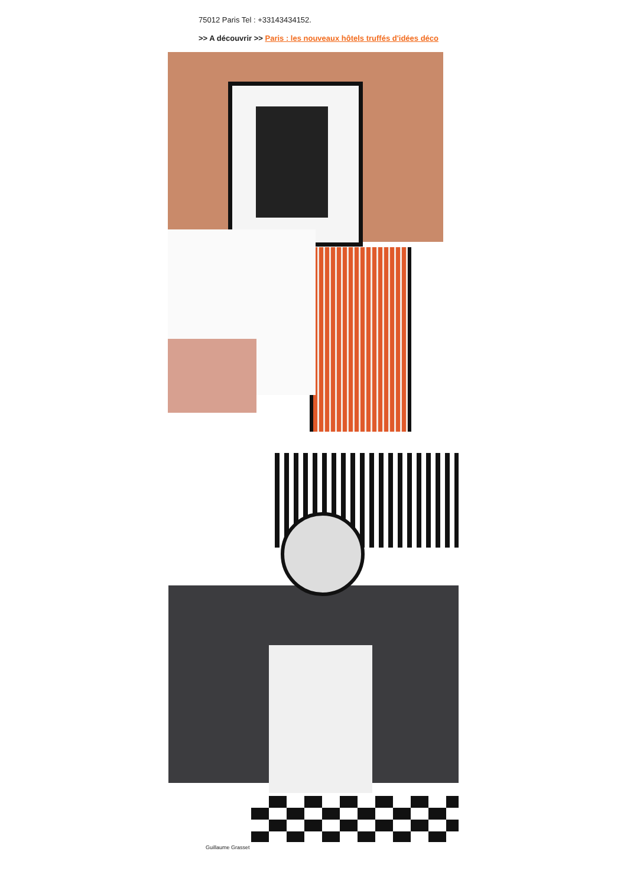75012 Paris Tel : +33143434152.
>> A découvrir >> Paris : les nouveaux hôtels truffés d'idées déco
Guillaume Grasset